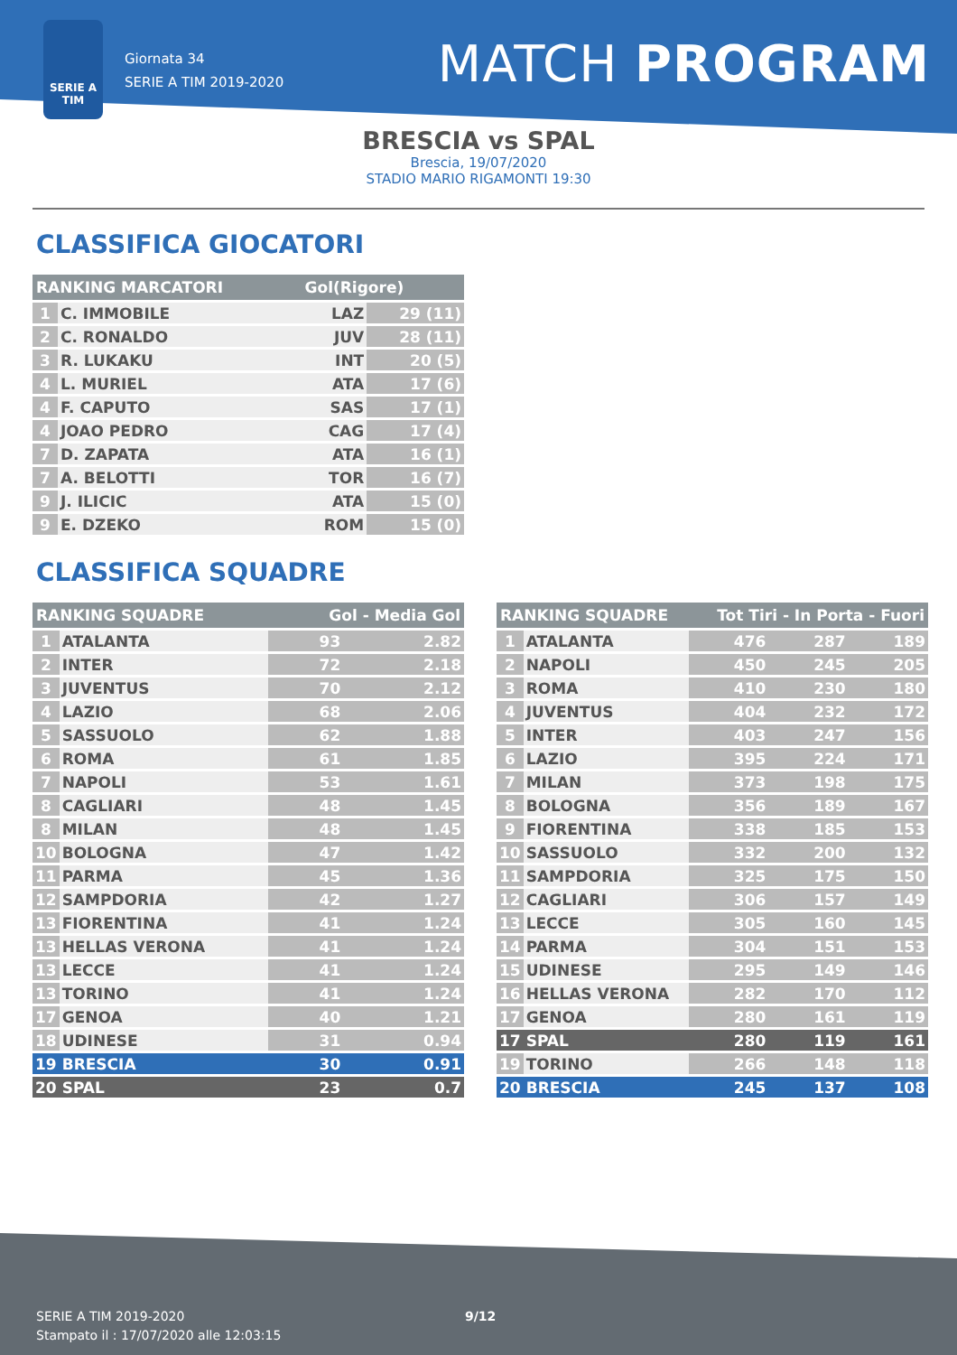SERIE A
TIM
Giornata 34
SERIE A TIM 2019-2020
MATCH PROGRAM
BRESCIA vs SPAL
Brescia, 19/07/2020
STADIO MARIO RIGAMONTI 19:30
CLASSIFICA GIOCATORI
| RANKING MARCATORI | | Gol(Rigore) | |
| --- | --- | --- | --- |
| 1 | C. IMMOBILE | LAZ | 29 (11) |
| 2 | C. RONALDO | JUV | 28 (11) |
| 3 | R. LUKAKU | INT | 20 (5) |
| 4 | L. MURIEL | ATA | 17 (6) |
| 4 | F. CAPUTO | SAS | 17 (1) |
| 4 | JOAO PEDRO | CAG | 17 (4) |
| 7 | D. ZAPATA | ATA | 16 (1) |
| 7 | A. BELOTTI | TOR | 16 (7) |
| 9 | J. ILICIC | ATA | 15 (0) |
| 9 | E. DZEKO | ROM | 15 (0) |
CLASSIFICA SQUADRE
| RANKING SQUADRE | | Gol - Media Gol | |
| --- | --- | --- | --- |
| 1 | ATALANTA | 93 | 2.82 |
| 2 | INTER | 72 | 2.18 |
| 3 | JUVENTUS | 70 | 2.12 |
| 4 | LAZIO | 68 | 2.06 |
| 5 | SASSUOLO | 62 | 1.88 |
| 6 | ROMA | 61 | 1.85 |
| 7 | NAPOLI | 53 | 1.61 |
| 8 | CAGLIARI | 48 | 1.45 |
| 8 | MILAN | 48 | 1.45 |
| 10 | BOLOGNA | 47 | 1.42 |
| 11 | PARMA | 45 | 1.36 |
| 12 | SAMPDORIA | 42 | 1.27 |
| 13 | FIORENTINA | 41 | 1.24 |
| 13 | HELLAS VERONA | 41 | 1.24 |
| 13 | LECCE | 41 | 1.24 |
| 13 | TORINO | 41 | 1.24 |
| 17 | GENOA | 40 | 1.21 |
| 18 | UDINESE | 31 | 0.94 |
| 19 | BRESCIA | 30 | 0.91 |
| 20 | SPAL | 23 | 0.7 |
| RANKING SQUADRE | | Tot Tiri - In Porta - Fuori | | |
| --- | --- | --- | --- | --- |
| 1 | ATALANTA | 476 | 287 | 189 |
| 2 | NAPOLI | 450 | 245 | 205 |
| 3 | ROMA | 410 | 230 | 180 |
| 4 | JUVENTUS | 404 | 232 | 172 |
| 5 | INTER | 403 | 247 | 156 |
| 6 | LAZIO | 395 | 224 | 171 |
| 7 | MILAN | 373 | 198 | 175 |
| 8 | BOLOGNA | 356 | 189 | 167 |
| 9 | FIORENTINA | 338 | 185 | 153 |
| 10 | SASSUOLO | 332 | 200 | 132 |
| 11 | SAMPDORIA | 325 | 175 | 150 |
| 12 | CAGLIARI | 306 | 157 | 149 |
| 13 | LECCE | 305 | 160 | 145 |
| 14 | PARMA | 304 | 151 | 153 |
| 15 | UDINESE | 295 | 149 | 146 |
| 16 | HELLAS VERONA | 282 | 170 | 112 |
| 17 | GENOA | 280 | 161 | 119 |
| 17 | SPAL | 280 | 119 | 161 |
| 19 | TORINO | 266 | 148 | 118 |
| 20 | BRESCIA | 245 | 137 | 108 |
SERIE A TIM 2019-2020
Stampato il : 17/07/2020 alle 12:03:15
9/12